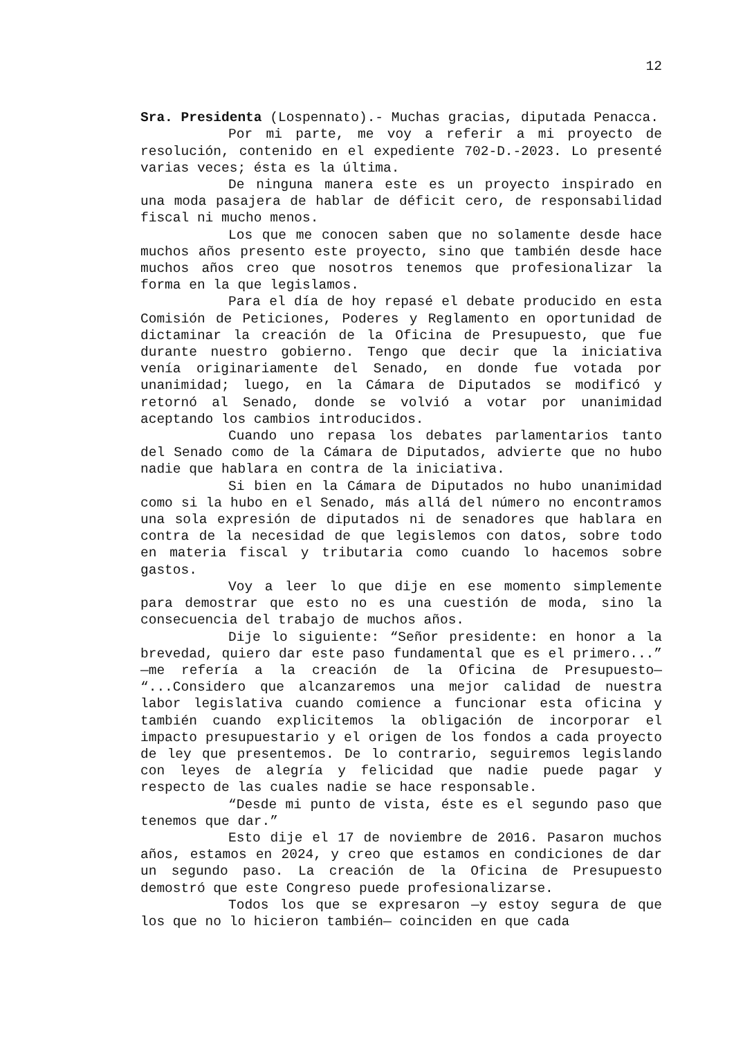12
Sra. Presidenta (Lospennato).- Muchas gracias, diputada Penacca.
Por mi parte, me voy a referir a mi proyecto de resolución, contenido en el expediente 702-D.-2023. Lo presenté varias veces; ésta es la última.
De ninguna manera este es un proyecto inspirado en una moda pasajera de hablar de déficit cero, de responsabilidad fiscal ni mucho menos.
Los que me conocen saben que no solamente desde hace muchos años presento este proyecto, sino que también desde hace muchos años creo que nosotros tenemos que profesionalizar la forma en la que legislamos.
Para el día de hoy repasé el debate producido en esta Comisión de Peticiones, Poderes y Reglamento en oportunidad de dictaminar la creación de la Oficina de Presupuesto, que fue durante nuestro gobierno. Tengo que decir que la iniciativa venía originariamente del Senado, en donde fue votada por unanimidad; luego, en la Cámara de Diputados se modificó y retornó al Senado, donde se volvió a votar por unanimidad aceptando los cambios introducidos.
Cuando uno repasa los debates parlamentarios tanto del Senado como de la Cámara de Diputados, advierte que no hubo nadie que hablara en contra de la iniciativa.
Si bien en la Cámara de Diputados no hubo unanimidad como si la hubo en el Senado, más allá del número no encontramos una sola expresión de diputados ni de senadores que hablara en contra de la necesidad de que legislemos con datos, sobre todo en materia fiscal y tributaria como cuando lo hacemos sobre gastos.
Voy a leer lo que dije en ese momento simplemente para demostrar que esto no es una cuestión de moda, sino la consecuencia del trabajo de muchos años.
Dije lo siguiente: “Señor presidente: en honor a la brevedad, quiero dar este paso fundamental que es el primero...” —me refería a la creación de la Oficina de Presupuesto— “...Considero que alcanzaremos una mejor calidad de nuestra labor legislativa cuando comience a funcionar esta oficina y también cuando explicitemos la obligación de incorporar el impacto presupuestario y el origen de los fondos a cada proyecto de ley que presentemos. De lo contrario, seguiremos legislando con leyes de alegría y felicidad que nadie puede pagar y respecto de las cuales nadie se hace responsable.
“Desde mi punto de vista, éste es el segundo paso que tenemos que dar.”
Esto dije el 17 de noviembre de 2016. Pasaron muchos años, estamos en 2024, y creo que estamos en condiciones de dar un segundo paso. La creación de la Oficina de Presupuesto demostró que este Congreso puede profesionalizarse.
Todos los que se expresaron —y estoy segura de que los que no lo hicieron también— coinciden en que cada